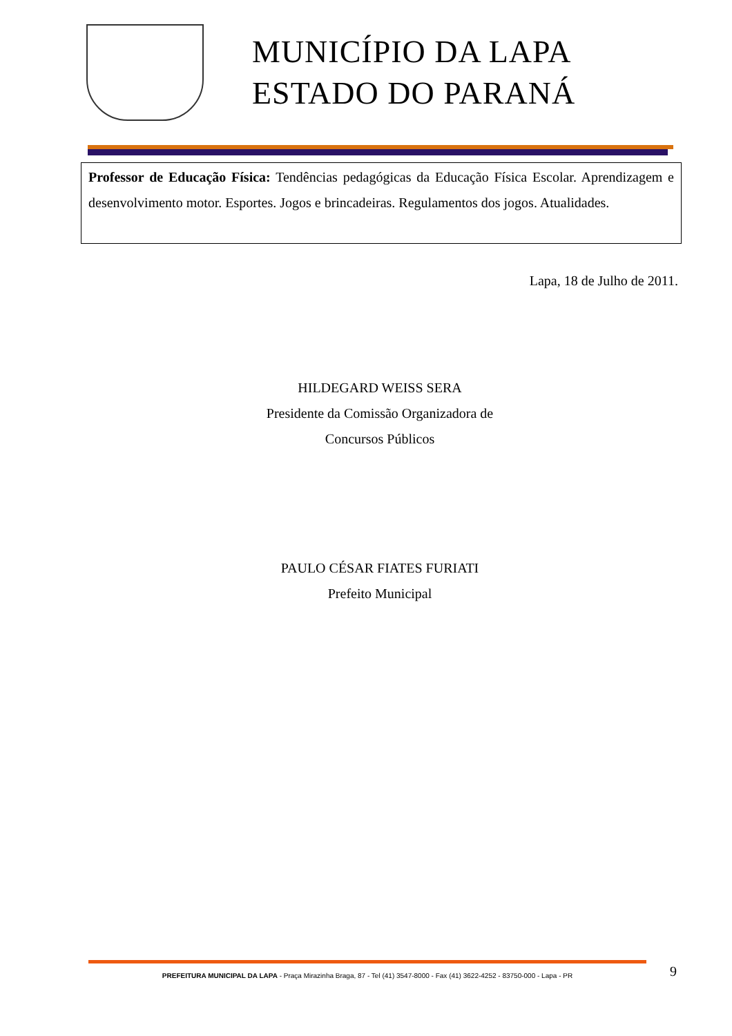MUNICÍPIO DA LAPA
ESTADO DO PARANÁ
Professor de Educação Física: Tendências pedagógicas da Educação Física Escolar. Aprendizagem e desenvolvimento motor. Esportes. Jogos e brincadeiras. Regulamentos dos jogos. Atualidades.
Lapa, 18 de Julho de 2011.
HILDEGARD WEISS SERA
Presidente da Comissão Organizadora de
Concursos Públicos
PAULO CÉSAR FIATES FURIATI
Prefeito Municipal
PREFEITURA MUNICIPAL DA LAPA - Praça Mirazinha Braga, 87 - Tel (41) 3547-8000 - Fax (41) 3622-4252 - 83750-000 - Lapa - PR
9